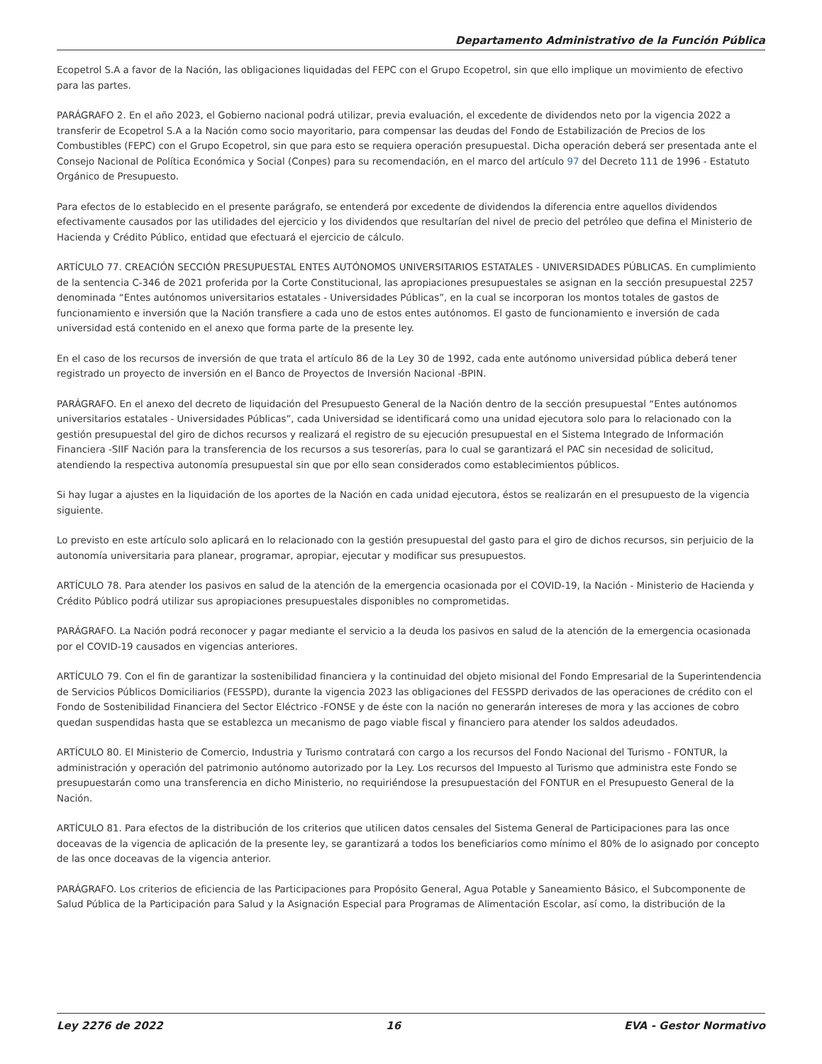Departamento Administrativo de la Función Pública
Ecopetrol S.A a favor de la Nación, las obligaciones liquidadas del FEPC con el Grupo Ecopetrol, sin que ello implique un movimiento de efectivo para las partes.
PARÁGRAFO 2. En el año 2023, el Gobierno nacional podrá utilizar, previa evaluación, el excedente de dividendos neto por la vigencia 2022 a transferir de Ecopetrol S.A a la Nación como socio mayoritario, para compensar las deudas del Fondo de Estabilización de Precios de los Combustibles (FEPC) con el Grupo Ecopetrol, sin que para esto se requiera operación presupuestal. Dicha operación deberá ser presentada ante el Consejo Nacional de Política Económica y Social (Conpes) para su recomendación, en el marco del artículo 97 del Decreto 111 de 1996 - Estatuto Orgánico de Presupuesto.
Para efectos de lo establecido en el presente parágrafo, se entenderá por excedente de dividendos la diferencia entre aquellos dividendos efectivamente causados por las utilidades del ejercicio y los dividendos que resultarían del nivel de precio del petróleo que defina el Ministerio de Hacienda y Crédito Público, entidad que efectuará el ejercicio de cálculo.
ARTÍCULO 77. CREACIÓN SECCIÓN PRESUPUESTAL ENTES AUTÓNOMOS UNIVERSITARIOS ESTATALES - UNIVERSIDADES PÚBLICAS. En cumplimiento de la sentencia C-346 de 2021 proferida por la Corte Constitucional, las apropiaciones presupuestales se asignan en la sección presupuestal 2257 denominada “Entes autónomos universitarios estatales - Universidades Públicas”, en la cual se incorporan los montos totales de gastos de funcionamiento e inversión que la Nación transfiere a cada uno de estos entes autónomos. El gasto de funcionamiento e inversión de cada universidad está contenido en el anexo que forma parte de la presente ley.
En el caso de los recursos de inversión de que trata el artículo 86 de la Ley 30 de 1992, cada ente autónomo universidad pública deberá tener registrado un proyecto de inversión en el Banco de Proyectos de Inversión Nacional -BPIN.
PARÁGRAFO. En el anexo del decreto de liquidación del Presupuesto General de la Nación dentro de la sección presupuestal “Entes autónomos universitarios estatales - Universidades Públicas”, cada Universidad se identificará como una unidad ejecutora solo para lo relacionado con la gestión presupuestal del giro de dichos recursos y realizará el registro de su ejecución presupuestal en el Sistema Integrado de Información Financiera -SIIF Nación para la transferencia de los recursos a sus tesorerías, para lo cual se garantizará el PAC sin necesidad de solicitud, atendiendo la respectiva autonomía presupuestal sin que por ello sean considerados como establecimientos públicos.
Si hay lugar a ajustes en la liquidación de los aportes de la Nación en cada unidad ejecutora, éstos se realizarán en el presupuesto de la vigencia siguiente.
Lo previsto en este artículo solo aplicará en lo relacionado con la gestión presupuestal del gasto para el giro de dichos recursos, sin perjuicio de la autonomía universitaria para planear, programar, apropiar, ejecutar y modificar sus presupuestos.
ARTÍCULO 78. Para atender los pasivos en salud de la atención de la emergencia ocasionada por el COVID-19, la Nación - Ministerio de Hacienda y Crédito Público podrá utilizar sus apropiaciones presupuestales disponibles no comprometidas.
PARÁGRAFO. La Nación podrá reconocer y pagar mediante el servicio a la deuda los pasivos en salud de la atención de la emergencia ocasionada por el COVID-19 causados en vigencias anteriores.
ARTÍCULO 79. Con el fin de garantizar la sostenibilidad financiera y la continuidad del objeto misional del Fondo Empresarial de la Superintendencia de Servicios Públicos Domiciliarios (FESSPD), durante la vigencia 2023 las obligaciones del FESSPD derivados de las operaciones de crédito con el Fondo de Sostenibilidad Financiera del Sector Eléctrico -FONSE y de éste con la nación no generarán intereses de mora y las acciones de cobro quedan suspendidas hasta que se establezca un mecanismo de pago viable fiscal y financiero para atender los saldos adeudados.
ARTÍCULO 80. El Ministerio de Comercio, Industria y Turismo contratará con cargo a los recursos del Fondo Nacional del Turismo - FONTUR, la administración y operación del patrimonio autónomo autorizado por la Ley. Los recursos del Impuesto al Turismo que administra este Fondo se presupuestarán como una transferencia en dicho Ministerio, no requiriéndose la presupuestación del FONTUR en el Presupuesto General de la Nación.
ARTÍCULO 81. Para efectos de la distribución de los criterios que utilicen datos censales del Sistema General de Participaciones para las once doceavas de la vigencia de aplicación de la presente ley, se garantizará a todos los beneficiarios como mínimo el 80% de lo asignado por concepto de las once doceavas de la vigencia anterior.
PARÁGRAFO. Los criterios de eficiencia de las Participaciones para Propósito General, Agua Potable y Saneamiento Básico, el Subcomponente de Salud Pública de la Participación para Salud y la Asignación Especial para Programas de Alimentación Escolar, así como, la distribución de la
Ley 2276 de 2022 16 EVA - Gestor Normativo